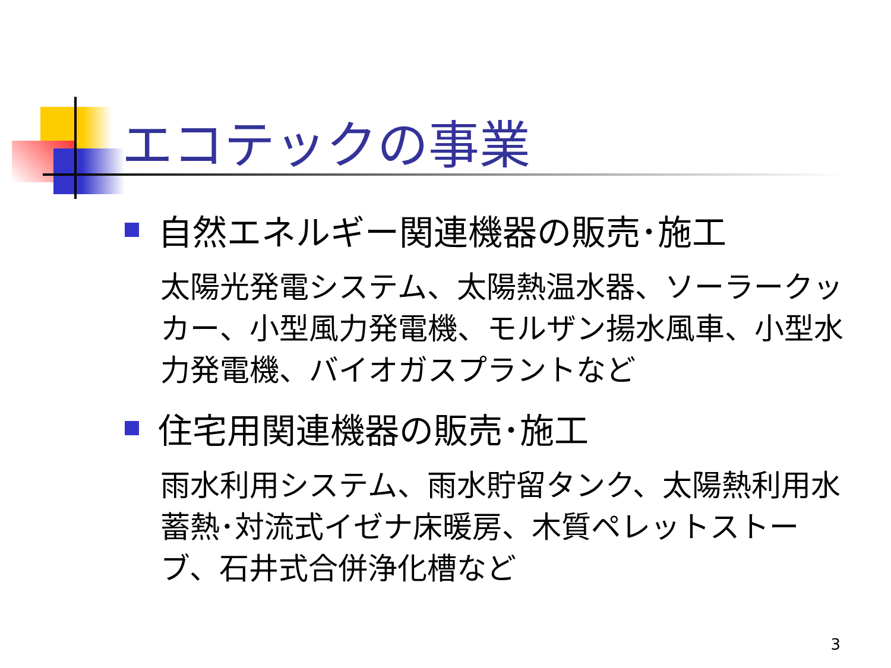エコテックの事業
自然エネルギー関連機器の販売･施工
太陽光発電システム、太陽熱温水器、ソーラークッカー、小型風力発電機、モルザン揚水風車、小型水力発電機、バイオガスプラントなど
住宅用関連機器の販売･施工
雨水利用システム、雨水貯留タンク、太陽熱利用水蓄熱･対流式イゼナ床暖房、木質ペレットストーブ、石井式合併浄化槽など
3